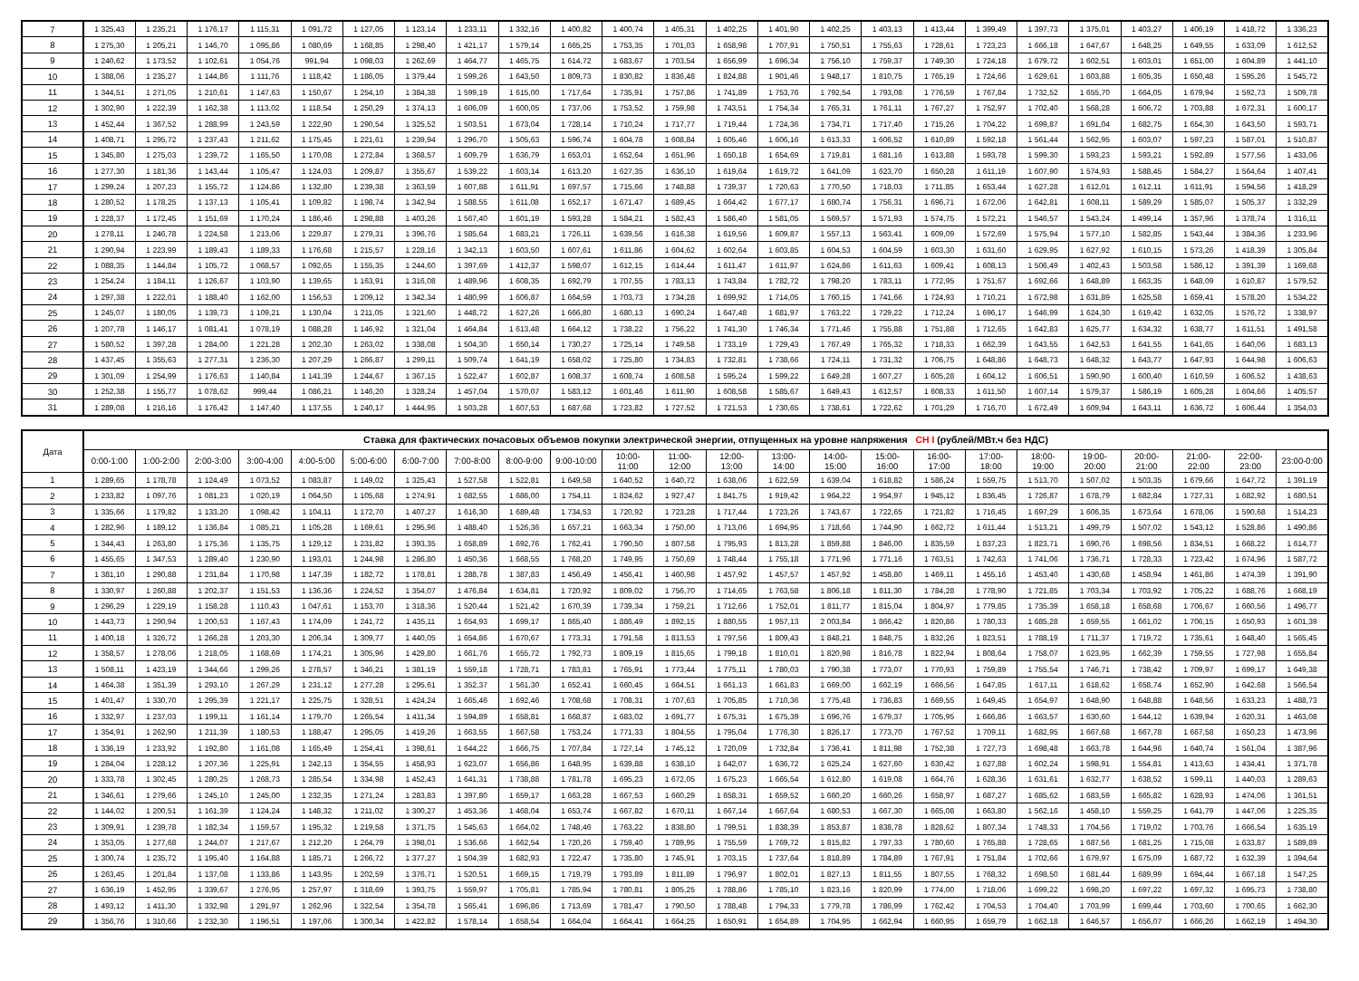| 7 | 1 325,43 | 1 235,21 | 1 176,17 | 1 115,31 | 1 091,72 | 1 127,05 | 1 123,14 | 1 233,11 | 1 332,16 | 1 400,82 | 1 400,74 | 1 405,31 | 1 402,25 | 1 401,90 | 1 402,25 | 1 403,13 | 1 413,44 | 1 399,49 | 1 397,73 | 1 375,01 | 1 403,27 | 1 406,19 | 1 418,72 | 1 336,23 |
| 8 | 1 275,30 | 1 205,21 | 1 146,70 | 1 095,86 | 1 080,69 | 1 168,85 | 1 298,40 | 1 421,17 | 1 579,14 | 1 665,25 | 1 753,35 | 1 701,03 | 1 658,98 | 1 707,91 | 1 750,51 | 1 755,63 | 1 728,61 | 1 723,23 | 1 666,18 | 1 647,67 | 1 648,25 | 1 649,55 | 1 633,09 | 1 612,52 |
| 9 | 1 240,62 | 1 173,52 | 1 102,61 | 1 054,76 | 991,94 | 1 098,03 | 1 262,69 | 1 464,77 | 1 465,75 | 1 614,72 | 1 683,67 | 1 703,54 | 1 656,99 | 1 696,34 | 1 756,10 | 1 759,37 | 1 749,30 | 1 724,18 | 1 679,72 | 1 602,51 | 1 603,01 | 1 651,00 | 1 604,89 | 1 441,10 |
| 10 | 1 388,06 | 1 235,27 | 1 144,86 | 1 111,76 | 1 118,42 | 1 186,05 | 1 379,44 | 1 599,26 | 1 643,50 | 1 809,73 | 1 830,82 | 1 836,48 | 1 824,88 | 1 901,46 | 1 948,17 | 1 810,75 | 1 765,19 | 1 724,66 | 1 629,61 | 1 603,88 | 1 605,35 | 1 650,48 | 1 595,26 | 1 545,72 |
| 11 | 1 344,51 | 1 271,05 | 1 210,61 | 1 147,63 | 1 150,67 | 1 254,10 | 1 384,38 | 1 599,19 | 1 615,00 | 1 717,64 | 1 735,91 | 1 757,86 | 1 741,89 | 1 753,76 | 1 792,54 | 1 793,08 | 1 776,59 | 1 767,84 | 1 732,52 | 1 655,70 | 1 664,05 | 1 679,94 | 1 592,73 | 1 509,78 |
| 12 | 1 302,90 | 1 222,39 | 1 162,38 | 1 113,02 | 1 118,54 | 1 250,29 | 1 374,13 | 1 606,09 | 1 600,05 | 1 737,06 | 1 753,52 | 1 759,98 | 1 743,51 | 1 754,34 | 1 765,31 | 1 761,11 | 1 767,27 | 1 752,97 | 1 702,40 | 1 568,28 | 1 606,72 | 1 703,88 | 1 672,31 | 1 600,17 |
| 13 | 1 452,44 | 1 367,52 | 1 288,99 | 1 243,59 | 1 222,90 | 1 290,54 | 1 325,52 | 1 503,51 | 1 673,04 | 1 728,14 | 1 710,24 | 1 717,77 | 1 719,44 | 1 724,36 | 1 734,71 | 1 717,40 | 1 715,26 | 1 704,22 | 1 699,87 | 1 691,04 | 1 682,75 | 1 654,30 | 1 643,50 | 1 593,71 |
| 14 | 1 408,71 | 1 295,72 | 1 237,43 | 1 211,62 | 1 175,45 | 1 221,61 | 1 239,94 | 1 296,70 | 1 505,63 | 1 596,74 | 1 604,78 | 1 608,84 | 1 605,46 | 1 606,16 | 1 613,33 | 1 606,52 | 1 610,89 | 1 592,18 | 1 561,44 | 1 562,95 | 1 603,07 | 1 597,23 | 1 587,01 | 1 510,87 |
| 15 | 1 345,80 | 1 275,03 | 1 239,72 | 1 165,50 | 1 170,08 | 1 272,84 | 1 368,57 | 1 609,79 | 1 636,79 | 1 653,01 | 1 652,64 | 1 651,96 | 1 650,18 | 1 654,69 | 1 719,81 | 1 681,16 | 1 613,88 | 1 593,78 | 1 599,30 | 1 593,23 | 1 593,21 | 1 592,89 | 1 577,56 | 1 433,06 |
| 16 | 1 277,30 | 1 181,36 | 1 143,44 | 1 105,47 | 1 124,03 | 1 209,87 | 1 355,67 | 1 539,22 | 1 603,14 | 1 613,20 | 1 627,35 | 1 636,10 | 1 619,64 | 1 619,72 | 1 641,09 | 1 623,70 | 1 650,28 | 1 611,19 | 1 607,90 | 1 574,93 | 1 588,45 | 1 584,27 | 1 564,64 | 1 407,41 |
| 17 | 1 299,24 | 1 207,23 | 1 155,72 | 1 124,86 | 1 132,80 | 1 239,38 | 1 363,59 | 1 607,88 | 1 611,91 | 1 697,57 | 1 715,66 | 1 748,88 | 1 739,37 | 1 720,63 | 1 770,50 | 1 718,03 | 1 711,85 | 1 653,44 | 1 627,28 | 1 612,01 | 1 612,11 | 1 611,91 | 1 594,56 | 1 418,29 |
| 18 | 1 280,52 | 1 178,25 | 1 137,13 | 1 105,41 | 1 109,82 | 1 198,74 | 1 342,94 | 1 588,55 | 1 611,08 | 1 652,17 | 1 671,47 | 1 689,45 | 1 664,42 | 1 677,17 | 1 680,74 | 1 756,31 | 1 696,71 | 1 672,06 | 1 642,81 | 1 608,11 | 1 589,29 | 1 585,07 | 1 505,37 | 1 332,29 |
| 19 | 1 228,37 | 1 172,45 | 1 151,69 | 1 170,24 | 1 186,46 | 1 298,88 | 1 403,26 | 1 567,40 | 1 601,19 | 1 593,28 | 1 584,21 | 1 582,43 | 1 586,40 | 1 581,05 | 1 569,57 | 1 571,93 | 1 574,75 | 1 572,21 | 1 546,57 | 1 543,24 | 1 499,14 | 1 357,96 | 1 378,74 | 1 316,11 |
| 20 | 1 278,11 | 1 246,78 | 1 224,58 | 1 213,06 | 1 229,87 | 1 279,31 | 1 396,76 | 1 585,64 | 1 683,21 | 1 726,11 | 1 639,56 | 1 616,38 | 1 619,56 | 1 609,87 | 1 557,13 | 1 563,41 | 1 609,09 | 1 572,69 | 1 575,94 | 1 577,10 | 1 582,85 | 1 543,44 | 1 384,36 | 1 233,96 |
| 21 | 1 290,94 | 1 223,99 | 1 189,43 | 1 189,33 | 1 176,68 | 1 215,57 | 1 228,16 | 1 342,13 | 1 603,50 | 1 607,61 | 1 611,86 | 1 604,62 | 1 602,64 | 1 603,85 | 1 604,53 | 1 604,59 | 1 603,30 | 1 631,60 | 1 629,95 | 1 627,92 | 1 610,15 | 1 573,26 | 1 418,39 | 1 305,84 |
| 22 | 1 088,35 | 1 144,84 | 1 105,72 | 1 068,57 | 1 092,65 | 1 155,35 | 1 244,60 | 1 397,69 | 1 412,37 | 1 598,07 | 1 612,15 | 1 614,44 | 1 611,47 | 1 611,97 | 1 624,86 | 1 611,63 | 1 609,41 | 1 608,13 | 1 506,49 | 1 402,43 | 1 503,58 | 1 586,12 | 1 391,39 | 1 169,68 |
| 23 | 1 254,24 | 1 184,11 | 1 126,67 | 1 103,90 | 1 139,65 | 1 163,91 | 1 316,08 | 1 489,96 | 1 608,35 | 1 692,79 | 1 707,55 | 1 783,13 | 1 743,84 | 1 782,72 | 1 798,20 | 1 783,11 | 1 772,95 | 1 751,67 | 1 692,66 | 1 648,89 | 1 663,35 | 1 648,09 | 1 610,87 | 1 579,52 |
| 24 | 1 297,38 | 1 222,01 | 1 188,40 | 1 162,00 | 1 156,53 | 1 209,12 | 1 342,34 | 1 480,99 | 1 606,87 | 1 664,59 | 1 703,73 | 1 734,28 | 1 699,92 | 1 714,05 | 1 760,15 | 1 741,66 | 1 724,93 | 1 710,21 | 1 672,98 | 1 631,89 | 1 625,58 | 1 659,41 | 1 578,20 | 1 534,22 |
| 25 | 1 245,07 | 1 180,05 | 1 139,73 | 1 109,21 | 1 130,04 | 1 211,05 | 1 321,60 | 1 448,72 | 1 627,26 | 1 666,80 | 1 680,13 | 1 690,24 | 1 647,48 | 1 681,97 | 1 763,22 | 1 729,22 | 1 712,24 | 1 696,17 | 1 646,99 | 1 624,30 | 1 619,42 | 1 632,05 | 1 576,72 | 1 338,97 |
| 26 | 1 207,78 | 1 146,17 | 1 081,41 | 1 078,19 | 1 088,28 | 1 146,92 | 1 321,04 | 1 464,84 | 1 613,48 | 1 664,12 | 1 738,22 | 1 756,22 | 1 741,30 | 1 746,34 | 1 771,46 | 1 755,88 | 1 751,88 | 1 712,65 | 1 642,83 | 1 625,77 | 1 634,32 | 1 638,77 | 1 611,51 | 1 491,58 |
| 27 | 1 580,52 | 1 397,28 | 1 284,00 | 1 221,28 | 1 202,30 | 1 263,02 | 1 338,08 | 1 504,30 | 1 650,14 | 1 730,27 | 1 725,14 | 1 749,58 | 1 733,19 | 1 729,43 | 1 767,49 | 1 765,32 | 1 718,33 | 1 662,39 | 1 643,55 | 1 642,53 | 1 641,55 | 1 641,65 | 1 640,06 | 1 683,13 |
| 28 | 1 437,45 | 1 355,63 | 1 277,31 | 1 236,30 | 1 207,29 | 1 266,87 | 1 299,11 | 1 509,74 | 1 641,19 | 1 658,02 | 1 725,80 | 1 734,83 | 1 732,81 | 1 738,66 | 1 724,11 | 1 731,32 | 1 706,75 | 1 648,86 | 1 648,73 | 1 648,32 | 1 643,77 | 1 647,93 | 1 644,98 | 1 606,63 |
| 29 | 1 301,09 | 1 254,99 | 1 176,63 | 1 140,84 | 1 141,39 | 1 244,67 | 1 367,15 | 1 522,47 | 1 602,87 | 1 608,37 | 1 608,74 | 1 608,58 | 1 595,24 | 1 599,22 | 1 649,28 | 1 607,27 | 1 605,28 | 1 604,12 | 1 606,51 | 1 590,90 | 1 600,40 | 1 610,59 | 1 606,52 | 1 438,63 |
| 30 | 1 252,38 | 1 155,77 | 1 078,62 | 999,44 | 1 086,21 | 1 146,20 | 1 328,24 | 1 457,04 | 1 570,07 | 1 583,12 | 1 601,46 | 1 611,90 | 1 608,58 | 1 585,67 | 1 649,43 | 1 612,57 | 1 608,33 | 1 611,50 | 1 607,14 | 1 579,37 | 1 586,19 | 1 605,28 | 1 604,66 | 1 405,57 |
| 31 | 1 289,08 | 1 216,16 | 1 176,42 | 1 147,40 | 1 137,55 | 1 240,17 | 1 444,95 | 1 503,28 | 1 607,53 | 1 687,68 | 1 723,82 | 1 727,52 | 1 721,53 | 1 730,65 | 1 738,61 | 1 722,62 | 1 701,29 | 1 716,70 | 1 672,49 | 1 609,94 | 1 643,11 | 1 636,72 | 1 606,44 | 1 354,03 |
| Дата | Ставка для фактических почасовых объемов покупки электрической энергии, отпущенных на уровне напряжения СН I (рублей/МВт.ч без НДС) | | | | | | | | | | | | | | | | | | | | | | | |
| --- | --- | --- | --- | --- | --- | --- | --- | --- | --- | --- | --- | --- | --- | --- | --- | --- | --- | --- | --- | --- | --- | --- | --- | --- |
| | 0:00-1:00 | 1:00-2:00 | 2:00-3:00 | 3:00-4:00 | 4:00-5:00 | 5:00-6:00 | 6:00-7:00 | 7:00-8:00 | 8:00-9:00 | 9:00-10:00 | 10:00- 11:00 | 11:00- 12:00 | 12:00- 13:00 | 13:00- 14:00 | 14:00- 15:00 | 15:00- 16:00 | 16:00- 17:00 | 17:00- 18:00 | 18:00- 19:00 | 19:00- 20:00 | 20:00- 21:00 | 21:00- 22:00 | 22:00- 23:00 | 23:00-0:00 |
| 1 | 1 289,65 | 1 178,78 | 1 124,49 | 1 073,52 | 1 083,87 | 1 149,02 | 1 325,43 | 1 527,58 | 1 522,81 | 1 649,58 | 1 640,52 | 1 640,72 | 1 638,06 | 1 622,59 | 1 639,04 | 1 618,82 | 1 586,24 | 1 559,75 | 1 513,70 | 1 507,02 | 1 503,35 | 1 679,66 | 1 647,72 | 1 391,19 |
| 2 | 1 233,82 | 1 097,76 | 1 081,23 | 1 020,19 | 1 064,50 | 1 105,68 | 1 274,91 | 1 682,55 | 1 686,00 | 1 754,11 | 1 824,62 | 1 927,47 | 1 841,75 | 1 919,42 | 1 964,22 | 1 954,97 | 1 945,12 | 1 836,45 | 1 726,87 | 1 678,79 | 1 682,84 | 1 727,31 | 1 682,92 | 1 680,51 |
| 3 | 1 335,66 | 1 179,82 | 1 133,20 | 1 098,42 | 1 104,11 | 1 172,70 | 1 407,27 | 1 616,30 | 1 689,48 | 1 734,53 | 1 720,92 | 1 723,28 | 1 717,44 | 1 723,26 | 1 743,67 | 1 722,65 | 1 721,82 | 1 716,45 | 1 697,29 | 1 606,35 | 1 673,64 | 1 678,06 | 1 590,68 | 1 514,23 |
| 4 | 1 282,96 | 1 189,12 | 1 136,84 | 1 085,21 | 1 105,28 | 1 169,61 | 1 295,96 | 1 488,40 | 1 526,36 | 1 657,21 | 1 663,34 | 1 750,00 | 1 713,06 | 1 694,95 | 1 718,66 | 1 744,90 | 1 662,72 | 1 611,44 | 1 513,21 | 1 499,79 | 1 507,02 | 1 543,12 | 1 528,86 | 1 490,86 |
| 5 | 1 344,43 | 1 263,80 | 1 175,36 | 1 135,75 | 1 129,12 | 1 231,82 | 1 393,35 | 1 658,89 | 1 692,76 | 1 762,41 | 1 790,50 | 1 807,58 | 1 795,93 | 1 813,28 | 1 859,88 | 1 846,00 | 1 835,59 | 1 837,23 | 1 823,71 | 1 690,76 | 1 698,56 | 1 834,51 | 1 668,22 | 1 614,77 |
| 6 | 1 455,65 | 1 347,53 | 1 289,40 | 1 230,90 | 1 193,01 | 1 244,98 | 1 286,80 | 1 450,36 | 1 668,55 | 1 768,20 | 1 749,95 | 1 750,69 | 1 748,44 | 1 755,18 | 1 771,96 | 1 771,16 | 1 763,51 | 1 742,63 | 1 741,06 | 1 736,71 | 1 728,33 | 1 723,42 | 1 674,96 | 1 587,72 |
| 7 | 1 381,10 | 1 290,88 | 1 231,84 | 1 170,98 | 1 147,39 | 1 182,72 | 1 178,81 | 1 288,78 | 1 387,83 | 1 456,49 | 1 456,41 | 1 460,98 | 1 457,92 | 1 457,57 | 1 457,92 | 1 458,80 | 1 469,11 | 1 455,16 | 1 453,40 | 1 430,68 | 1 458,94 | 1 461,86 | 1 474,39 | 1 391,90 |
| 8 | 1 330,97 | 1 260,88 | 1 202,37 | 1 151,53 | 1 136,36 | 1 224,52 | 1 354,07 | 1 476,84 | 1 634,81 | 1 720,92 | 1 809,02 | 1 756,70 | 1 714,65 | 1 763,58 | 1 806,18 | 1 811,30 | 1 784,28 | 1 778,90 | 1 721,85 | 1 703,34 | 1 703,92 | 1 705,22 | 1 688,76 | 1 668,19 |
| 9 | 1 296,29 | 1 229,19 | 1 158,28 | 1 110,43 | 1 047,61 | 1 153,70 | 1 318,36 | 1 520,44 | 1 521,42 | 1 670,39 | 1 739,34 | 1 759,21 | 1 712,66 | 1 752,01 | 1 811,77 | 1 815,04 | 1 804,97 | 1 779,85 | 1 735,39 | 1 658,18 | 1 658,68 | 1 706,67 | 1 660,56 | 1 496,77 |
| 10 | 1 443,73 | 1 290,94 | 1 200,53 | 1 167,43 | 1 174,09 | 1 241,72 | 1 435,11 | 1 654,93 | 1 699,17 | 1 865,40 | 1 886,49 | 1 892,15 | 1 880,55 | 1 957,13 | 2 003,84 | 1 866,42 | 1 820,86 | 1 780,33 | 1 685,28 | 1 659,55 | 1 661,02 | 1 706,15 | 1 650,93 | 1 601,39 |
| 11 | 1 400,18 | 1 326,72 | 1 266,28 | 1 203,30 | 1 206,34 | 1 309,77 | 1 440,05 | 1 654,86 | 1 670,67 | 1 773,31 | 1 791,58 | 1 813,53 | 1 797,56 | 1 809,43 | 1 848,21 | 1 848,75 | 1 832,26 | 1 823,51 | 1 788,19 | 1 711,37 | 1 719,72 | 1 735,61 | 1 648,40 | 1 565,45 |
| 12 | 1 358,57 | 1 278,06 | 1 218,05 | 1 168,69 | 1 174,21 | 1 305,96 | 1 429,80 | 1 661,76 | 1 655,72 | 1 792,73 | 1 809,19 | 1 815,65 | 1 799,18 | 1 810,01 | 1 820,98 | 1 816,78 | 1 822,94 | 1 808,64 | 1 758,07 | 1 623,95 | 1 662,39 | 1 759,55 | 1 727,98 | 1 655,84 |
| 13 | 1 508,11 | 1 423,19 | 1 344,66 | 1 299,26 | 1 278,57 | 1 346,21 | 1 381,19 | 1 559,18 | 1 728,71 | 1 783,81 | 1 765,91 | 1 773,44 | 1 775,11 | 1 780,03 | 1 790,38 | 1 773,07 | 1 770,93 | 1 759,89 | 1 755,54 | 1 746,71 | 1 738,42 | 1 709,97 | 1 699,17 | 1 649,38 |
| 14 | 1 464,38 | 1 351,39 | 1 293,10 | 1 267,29 | 1 231,12 | 1 277,28 | 1 295,61 | 1 352,37 | 1 561,30 | 1 652,41 | 1 660,45 | 1 664,51 | 1 661,13 | 1 661,83 | 1 669,00 | 1 662,19 | 1 666,56 | 1 647,85 | 1 617,11 | 1 618,62 | 1 658,74 | 1 652,90 | 1 642,68 | 1 566,54 |
| 15 | 1 401,47 | 1 330,70 | 1 295,39 | 1 221,17 | 1 225,75 | 1 328,51 | 1 424,24 | 1 665,46 | 1 692,46 | 1 708,68 | 1 708,31 | 1 707,63 | 1 705,85 | 1 710,36 | 1 775,48 | 1 736,83 | 1 669,55 | 1 649,45 | 1 654,97 | 1 648,90 | 1 648,88 | 1 648,56 | 1 633,23 | 1 488,73 |
| 16 | 1 332,97 | 1 237,03 | 1 199,11 | 1 161,14 | 1 179,70 | 1 265,54 | 1 411,34 | 1 594,89 | 1 658,81 | 1 668,87 | 1 683,02 | 1 691,77 | 1 675,31 | 1 675,39 | 1 696,76 | 1 679,37 | 1 705,95 | 1 666,86 | 1 663,57 | 1 630,60 | 1 644,12 | 1 639,94 | 1 620,31 | 1 463,08 |
| 17 | 1 354,91 | 1 262,90 | 1 211,39 | 1 180,53 | 1 188,47 | 1 295,05 | 1 419,26 | 1 663,55 | 1 667,58 | 1 753,24 | 1 771,33 | 1 804,55 | 1 795,04 | 1 776,30 | 1 826,17 | 1 773,70 | 1 767,52 | 1 709,11 | 1 682,95 | 1 667,68 | 1 667,78 | 1 667,58 | 1 650,23 | 1 473,96 |
| 18 | 1 336,19 | 1 233,92 | 1 192,80 | 1 161,08 | 1 165,49 | 1 254,41 | 1 398,61 | 1 644,22 | 1 666,75 | 1 707,84 | 1 727,14 | 1 745,12 | 1 720,09 | 1 732,84 | 1 736,41 | 1 811,98 | 1 752,38 | 1 727,73 | 1 698,48 | 1 663,78 | 1 644,96 | 1 640,74 | 1 561,04 | 1 387,96 |
| 19 | 1 284,04 | 1 228,12 | 1 207,36 | 1 225,91 | 1 242,13 | 1 354,55 | 1 458,93 | 1 623,07 | 1 656,86 | 1 648,95 | 1 639,88 | 1 638,10 | 1 642,07 | 1 636,72 | 1 625,24 | 1 627,60 | 1 630,42 | 1 627,88 | 1 602,24 | 1 598,91 | 1 554,81 | 1 413,63 | 1 434,41 | 1 371,78 |
| 20 | 1 333,78 | 1 302,45 | 1 280,25 | 1 268,73 | 1 285,54 | 1 334,98 | 1 452,43 | 1 641,31 | 1 738,88 | 1 781,78 | 1 695,23 | 1 672,05 | 1 675,23 | 1 665,54 | 1 612,80 | 1 619,08 | 1 664,76 | 1 628,36 | 1 631,61 | 1 632,77 | 1 638,52 | 1 599,11 | 1 440,03 | 1 289,63 |
| 21 | 1 346,61 | 1 279,66 | 1 245,10 | 1 245,00 | 1 232,35 | 1 271,24 | 1 283,83 | 1 397,80 | 1 659,17 | 1 663,28 | 1 667,53 | 1 660,29 | 1 658,31 | 1 659,52 | 1 660,20 | 1 660,26 | 1 658,97 | 1 687,27 | 1 685,62 | 1 683,59 | 1 665,82 | 1 628,93 | 1 474,06 | 1 361,51 |
| 22 | 1 144,02 | 1 200,51 | 1 161,39 | 1 124,24 | 1 148,32 | 1 211,02 | 1 300,27 | 1 453,36 | 1 468,04 | 1 653,74 | 1 667,82 | 1 670,11 | 1 667,14 | 1 667,64 | 1 680,53 | 1 667,30 | 1 665,08 | 1 663,80 | 1 562,16 | 1 458,10 | 1 559,25 | 1 641,79 | 1 447,06 | 1 225,35 |
| 23 | 1 309,91 | 1 239,78 | 1 182,34 | 1 159,57 | 1 195,32 | 1 219,58 | 1 371,75 | 1 545,63 | 1 664,02 | 1 748,46 | 1 763,22 | 1 838,80 | 1 799,51 | 1 838,39 | 1 853,87 | 1 838,78 | 1 828,62 | 1 807,34 | 1 748,33 | 1 704,56 | 1 719,02 | 1 703,76 | 1 666,54 | 1 635,19 |
| 24 | 1 353,05 | 1 277,68 | 1 244,07 | 1 217,67 | 1 212,20 | 1 264,79 | 1 398,01 | 1 536,66 | 1 662,54 | 1 720,26 | 1 759,40 | 1 789,95 | 1 755,59 | 1 769,72 | 1 815,82 | 1 797,33 | 1 780,60 | 1 765,88 | 1 728,65 | 1 687,56 | 1 681,25 | 1 715,08 | 1 633,87 | 1 589,89 |
| 25 | 1 300,74 | 1 235,72 | 1 195,40 | 1 164,88 | 1 185,71 | 1 266,72 | 1 377,27 | 1 504,39 | 1 682,93 | 1 722,47 | 1 735,80 | 1 745,91 | 1 703,15 | 1 737,64 | 1 818,89 | 1 784,89 | 1 767,91 | 1 751,84 | 1 702,66 | 1 679,97 | 1 675,09 | 1 687,72 | 1 632,39 | 1 394,64 |
| 26 | 1 263,45 | 1 201,84 | 1 137,08 | 1 133,86 | 1 143,95 | 1 202,59 | 1 376,71 | 1 520,51 | 1 669,15 | 1 719,79 | 1 793,89 | 1 811,89 | 1 796,97 | 1 802,01 | 1 827,13 | 1 811,55 | 1 807,55 | 1 768,32 | 1 698,50 | 1 681,44 | 1 689,99 | 1 694,44 | 1 667,18 | 1 547,25 |
| 27 | 1 636,19 | 1 452,95 | 1 339,67 | 1 276,95 | 1 257,97 | 1 318,69 | 1 393,75 | 1 559,97 | 1 705,81 | 1 785,94 | 1 780,81 | 1 805,25 | 1 788,86 | 1 785,10 | 1 823,16 | 1 820,99 | 1 774,00 | 1 718,06 | 1 699,22 | 1 698,20 | 1 697,22 | 1 697,32 | 1 695,73 | 1 738,80 |
| 28 | 1 493,12 | 1 411,30 | 1 332,98 | 1 291,97 | 1 262,96 | 1 322,54 | 1 354,78 | 1 565,41 | 1 696,86 | 1 713,69 | 1 781,47 | 1 790,50 | 1 788,48 | 1 794,33 | 1 779,78 | 1 786,99 | 1 762,42 | 1 704,53 | 1 704,40 | 1 703,99 | 1 699,44 | 1 703,60 | 1 700,65 | 1 662,30 |
| 29 | 1 356,76 | 1 310,66 | 1 232,30 | 1 196,51 | 1 197,06 | 1 300,34 | 1 422,82 | 1 578,14 | 1 658,54 | 1 664,04 | 1 664,41 | 1 664,25 | 1 650,91 | 1 654,89 | 1 704,95 | 1 662,94 | 1 660,95 | 1 659,79 | 1 662,18 | 1 646,57 | 1 656,07 | 1 666,26 | 1 662,19 | 1 494,30 |